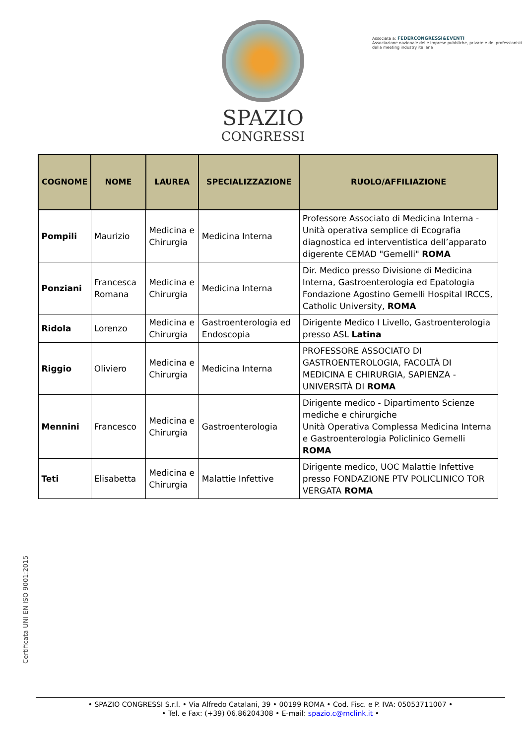SPAZIO
CONGRESSI
Associata a: FEDERCONGRESSI&EVENTI
Associazione nazionale delle imprese pubbliche, private e dei professionisti della meeting industry italiana
| COGNOME | NOME | LAUREA | SPECIALIZZAZIONE | RUOLO/AFFILIAZIONE |
| --- | --- | --- | --- | --- |
| Pompili | Maurizio | Medicina e Chirurgia | Medicina Interna | Professore Associato di Medicina Interna - Unità operativa semplice di Ecografia diagnostica ed interventistica dell’apparato digerente CEMAD "Gemelli" ROMA |
| Ponziani | Francesca Romana | Medicina e Chirurgia | Medicina Interna | Dir. Medico presso Divisione di Medicina Interna, Gastroenterologia ed Epatologia Fondazione Agostino Gemelli Hospital IRCCS, Catholic University, ROMA |
| Ridola | Lorenzo | Medicina e Chirurgia | Gastroenterologia ed Endoscopia | Dirigente Medico I Livello, Gastroenterologia presso ASL Latina |
| Riggio | Oliviero | Medicina e Chirurgia | Medicina Interna | PROFESSORE ASSOCIATO DI GASTROENTEROLOGIA, FACOLTÀ DI MEDICINA E CHIRURGIA, SAPIENZA - UNIVERSITÀ DI ROMA |
| Mennini | Francesco | Medicina e Chirurgia | Gastroenterologia | Dirigente medico - Dipartimento Scienze mediche e chirurgiche Unità Operativa Complessa Medicina Interna e Gastroenterologia Policlinico Gemelli ROMA |
| Teti | Elisabetta | Medicina e Chirurgia | Malattie Infettive | Dirigente medico, UOC Malattie Infettive presso FONDAZIONE PTV POLICLINICO TOR VERGATA ROMA |
Certificata UNI EN ISO 9001:2015
• SPAZIO CONGRESSI S.r.l. • Via Alfredo Catalani, 39 • 00199 ROMA • Cod. Fisc. e P. IVA: 05053711007 •
• Tel. e Fax: (+39) 06.86204308 • E-mail: spazio.c@mclink.it •